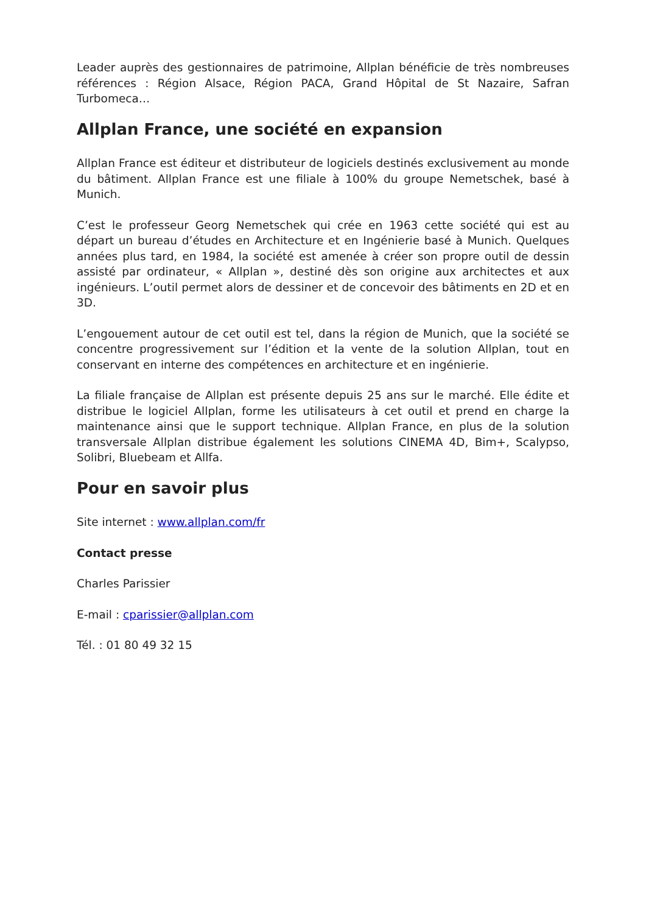Leader auprès des gestionnaires de patrimoine, Allplan bénéficie de très nombreuses références : Région Alsace, Région PACA, Grand Hôpital de St Nazaire, Safran Turbomeca…
Allplan France, une société en expansion
Allplan France est éditeur et distributeur de logiciels destinés exclusivement au monde du bâtiment. Allplan France est une filiale à 100% du groupe Nemetschek, basé à Munich.
C’est le professeur Georg Nemetschek qui crée en 1963 cette société qui est au départ un bureau d’études en Architecture et en Ingénierie basé à Munich. Quelques années plus tard, en 1984, la société est amenée à créer son propre outil de dessin assisté par ordinateur, « Allplan », destiné dès son origine aux architectes et aux ingénieurs. L’outil permet alors de dessiner et de concevoir des bâtiments en 2D et en 3D.
L’engouement autour de cet outil est tel, dans la région de Munich, que la société se concentre progressivement sur l’édition et la vente de la solution Allplan, tout en conservant en interne des compétences en architecture et en ingénierie.
La filiale française de Allplan est présente depuis 25 ans sur le marché. Elle édite et distribue le logiciel Allplan, forme les utilisateurs à cet outil et prend en charge la maintenance ainsi que le support technique. Allplan France, en plus de la solution transversale Allplan distribue également les solutions CINEMA 4D, Bim+, Scalypso, Solibri, Bluebeam et Allfa.
Pour en savoir plus
Site internet : www.allplan.com/fr
Contact presse
Charles Parissier
E-mail : cparissier@allplan.com
Tél. : 01 80 49 32 15